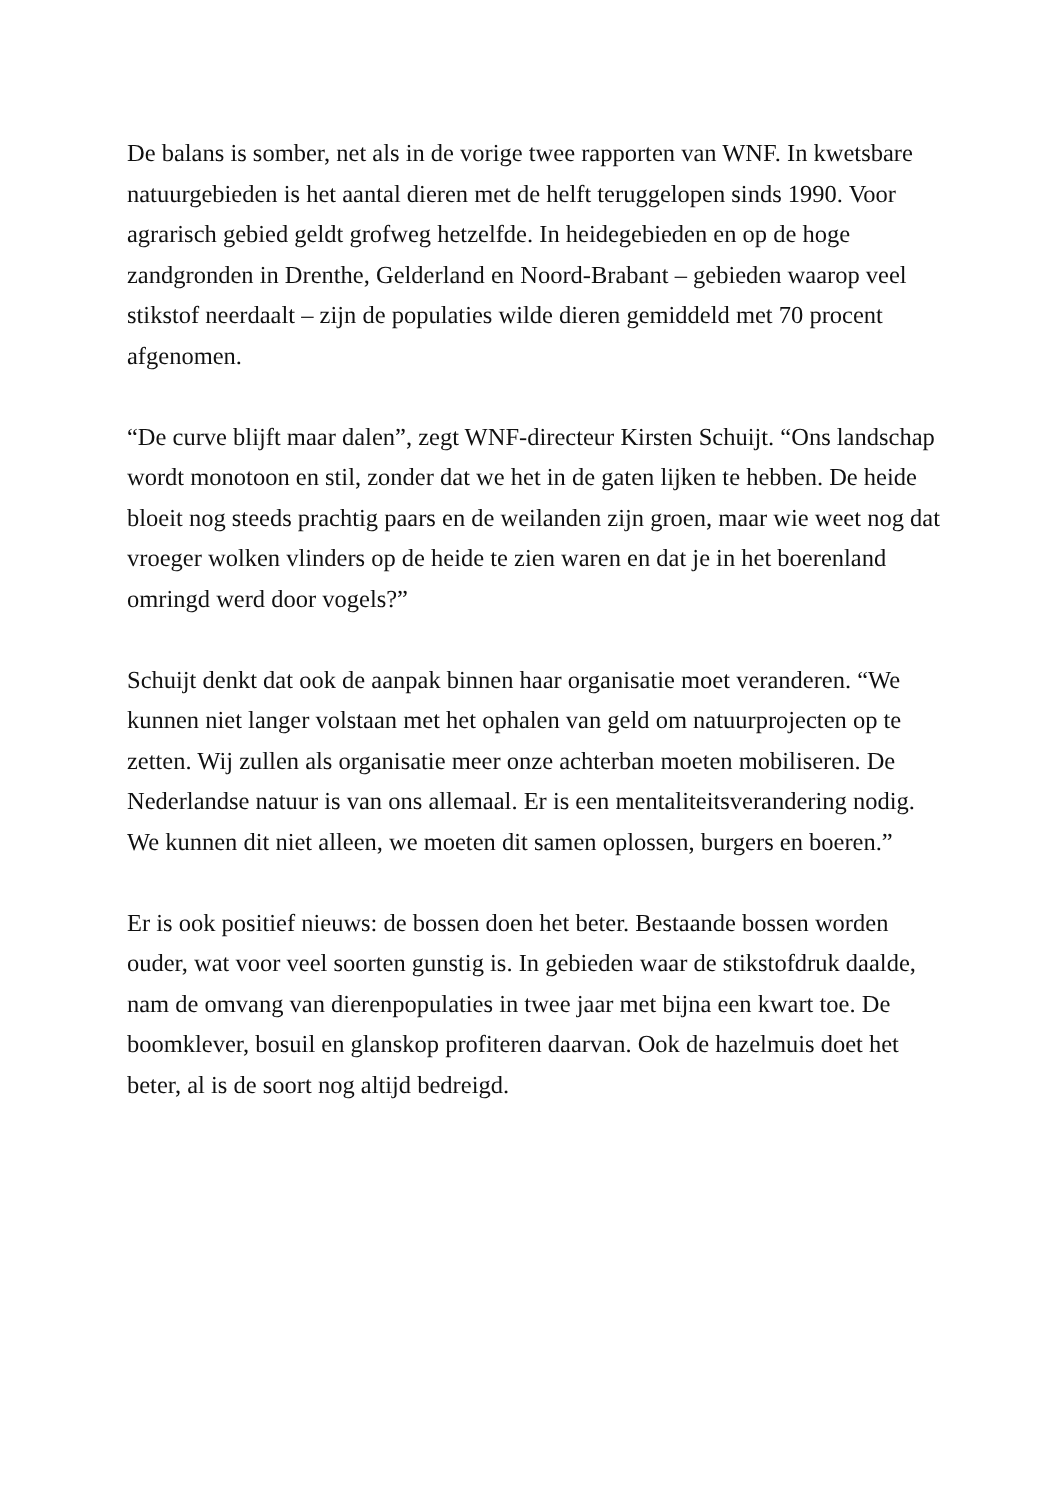De balans is somber, net als in de vorige twee rapporten van WNF. In kwetsbare natuurgebieden is het aantal dieren met de helft teruggelopen sinds 1990. Voor agrarisch gebied geldt grofweg hetzelfde. In heidegebieden en op de hoge zandgronden in Drenthe, Gelderland en Noord-Brabant – gebieden waarop veel stikstof neerdaalt – zijn de populaties wilde dieren gemiddeld met 70 procent afgenomen.
“De curve blijft maar dalen”, zegt WNF-directeur Kirsten Schuijt. “Ons landschap wordt monotoon en stil, zonder dat we het in de gaten lijken te hebben. De heide bloeit nog steeds prachtig paars en de weilanden zijn groen, maar wie weet nog dat vroeger wolken vlinders op de heide te zien waren en dat je in het boerenland omringd werd door vogels?”
Schuijt denkt dat ook de aanpak binnen haar organisatie moet veranderen. “We kunnen niet langer volstaan met het ophalen van geld om natuurprojecten op te zetten. Wij zullen als organisatie meer onze achterban moeten mobiliseren. De Nederlandse natuur is van ons allemaal. Er is een mentaliteitsverandering nodig. We kunnen dit niet alleen, we moeten dit samen oplossen, burgers en boeren.”
Er is ook positief nieuws: de bossen doen het beter. Bestaande bossen worden ouder, wat voor veel soorten gunstig is. In gebieden waar de stikstofdruk daalde, nam de omvang van dierenpopulaties in twee jaar met bijna een kwart toe. De boomklever, bosuil en glanskop profiteren daarvan. Ook de hazelmuis doet het beter, al is de soort nog altijd bedreigd.